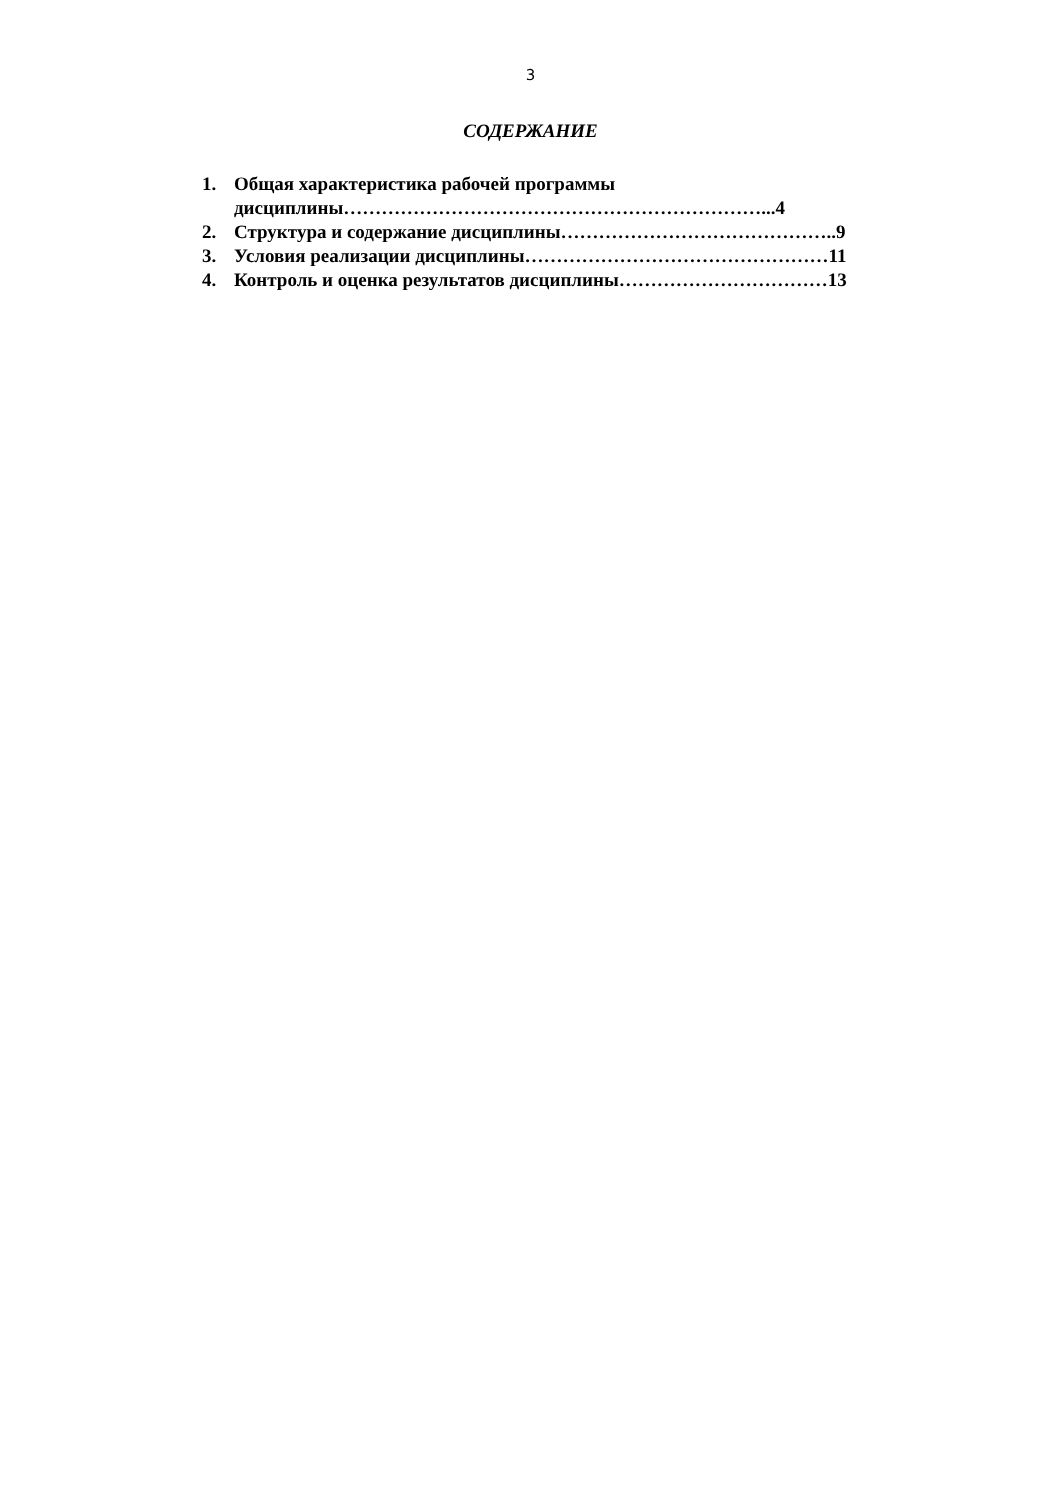3
СОДЕРЖАНИЕ
1. Общая характеристика рабочей программы
дисциплины…………………………………………………………...4
2. Структура и содержание дисциплины……………………………………..9
3. Условия реализации дисциплины…………………………………………11
4. Контроль и оценка результатов дисциплины……………………………13